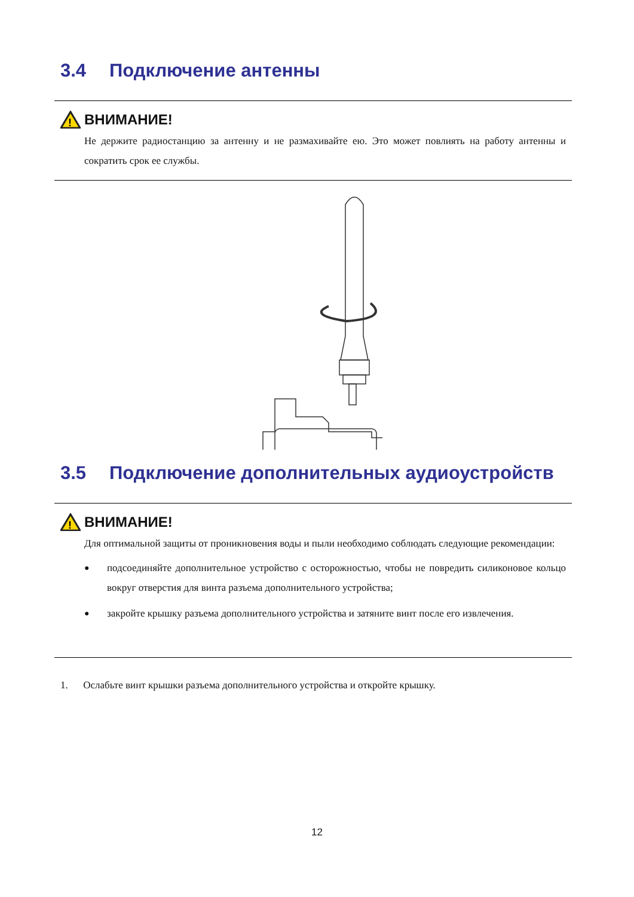3.4 Подключение антенны
!
ВНИМАНИЕ!
Не держите радиостанцию за антенну и не размахивайте ею. Это может повлиять на работу антенны и сократить срок ее службы.
3.5 Подключение дополнительных аудиоустройств
!
ВНИМАНИЕ!
Для оптимальной защиты от проникновения воды и пыли необходимо соблюдать следующие рекомендации:
● подсоединяйте дополнительное устройство с осторожностью, чтобы не повредить силиконовое кольцо вокруг отверстия для винта разъема дополнительного устройства;
● закройте крышку разъема дополнительного устройства и затяните винт после его извлечения.
1. Ослабьте винт крышки разъема дополнительного устройства и откройте крышку.
12